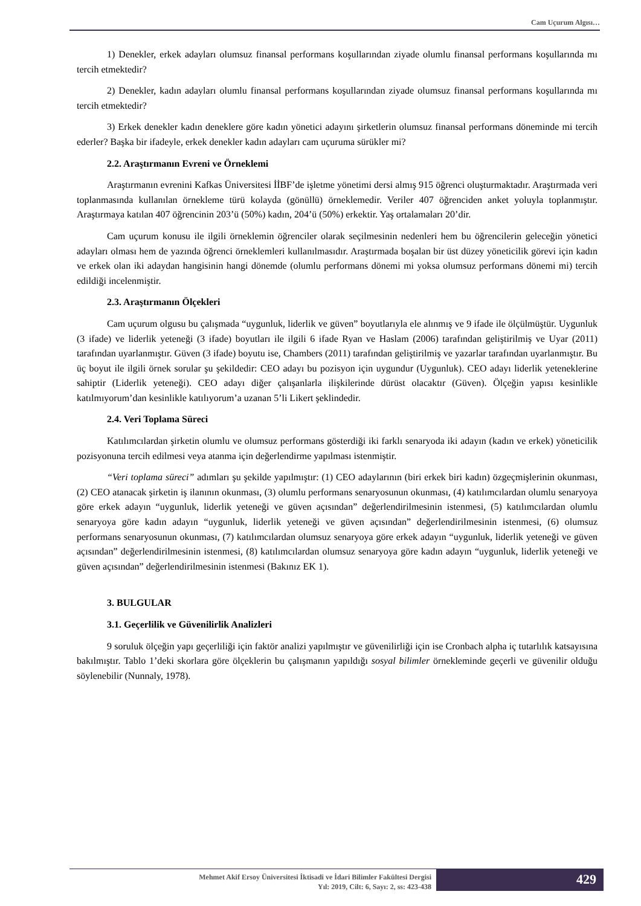Cam Uçurum Algısı…
1) Denekler, erkek adayları olumsuz finansal performans koşullarından ziyade olumlu finansal performans koşullarında mı tercih etmektedir?
2) Denekler, kadın adayları olumlu finansal performans koşullarından ziyade olumsuz finansal performans koşullarında mı tercih etmektedir?
3) Erkek denekler kadın deneklere göre kadın yönetici adayını şirketlerin olumsuz finansal performans döneminde mi tercih ederler? Başka bir ifadeyle, erkek denekler kadın adayları cam uçuruma sürükler mi?
2.2. Araştırmanın Evreni ve Örneklemi
Araştırmanın evrenini Kafkas Üniversitesi İİBF’de işletme yönetimi dersi almış 915 öğrenci oluşturmaktadır. Araştırmada veri toplanmasında kullanılan örnekleme türü kolayda (gönüllü) örneklemedir. Veriler 407 öğrenciden anket yoluyla toplanmıştır. Araştırmaya katılan 407 öğrencinin 203’ü (50%) kadın, 204’ü (50%) erkektir. Yaş ortalamaları 20’dir.
Cam uçurum konusu ile ilgili örneklemin öğrenciler olarak seçilmesinin nedenleri hem bu öğrencilerin geleceğin yönetici adayları olması hem de yazında öğrenci örneklemleri kullanılmasıdır. Araştırmada boşalan bir üst düzey yöneticilik görevi için kadın ve erkek olan iki adaydan hangisinin hangi dönemde (olumlu performans dönemi mi yoksa olumsuz performans dönemi mi) tercih edildiği incelenmiştir.
2.3. Araştırmanın Ölçekleri
Cam uçurum olgusu bu çalışmada “uygunluk, liderlik ve güven” boyutlarıyla ele alınmış ve 9 ifade ile ölçülmüştür. Uygunluk (3 ifade) ve liderlik yeteneği (3 ifade) boyutları ile ilgili 6 ifade Ryan ve Haslam (2006) tarafından geliştirilmiş ve Uyar (2011) tarafından uyarlanmıştır. Güven (3 ifade) boyutu ise, Chambers (2011) tarafından geliştirilmiş ve yazarlar tarafından uyarlanmıştır. Bu üç boyut ile ilgili örnek sorular şu şekildedir: CEO adayı bu pozisyon için uygundur (Uygunluk). CEO adayı liderlik yeteneklerine sahiptir (Liderlik yeteneği). CEO adayı diğer çalışanlarla ilişkilerinde dürüst olacaktır (Güven). Ölçeğin yapısı kesinlikle katılmıyorum’dan kesinlikle katılıyorum’a uzanan 5’li Likert şeklindedir.
2.4. Veri Toplama Süreci
Katılımcılardan şirketin olumlu ve olumsuz performans gösterdiği iki farklı senaryoda iki adayın (kadın ve erkek) yöneticilik pozisyonuna tercih edilmesi veya atanma için değerlendirme yapılması istenmiştir.
“Veri toplama süreci” adımları şu şekilde yapılmıştır: (1) CEO adaylarının (biri erkek biri kadın) özgeçmişlerinin okunması, (2) CEO atanacak şirketin iş ilanının okunması, (3) olumlu performans senaryosunun okunması, (4) katılımcılardan olumlu senaryoya göre erkek adayın “uygunluk, liderlik yeteneği ve güven açısından” değerlendirilmesinin istenmesi, (5) katılımcılardan olumlu senaryoya göre kadın adayın “uygunluk, liderlik yeteneği ve güven açısından” değerlendirilmesinin istenmesi, (6) olumsuz performans senaryosunun okunması, (7) katılımcılardan olumsuz senaryoya göre erkek adayın “uygunluk, liderlik yeteneği ve güven açısından” değerlendirilmesinin istenmesi, (8) katılımcılardan olumsuz senaryoya göre kadın adayın “uygunluk, liderlik yeteneği ve güven açısından” değerlendirilmesinin istenmesi (Bakınız EK 1).
3. BULGULAR
3.1. Geçerlilik ve Güvenilirlik Analizleri
9 soruluk ölçeğin yapı geçerliliği için faktör analizi yapılmıştır ve güvenilirliği için ise Cronbach alpha iç tutarlılık katsayısına bakılmıştır. Tablo 1’deki skorlara göre ölçeklerin bu çalışmanın yapıldığı sosyal bilimler örnekleminde geçerli ve güvenilir olduğu söylenebilir (Nunnaly, 1978).
Mehmet Akif Ersoy Üniversitesi İktisadi ve İdari Bilimler Fakültesi Dergisi
Yıl: 2019, Cilt: 6, Sayı: 2, ss: 423-438
429